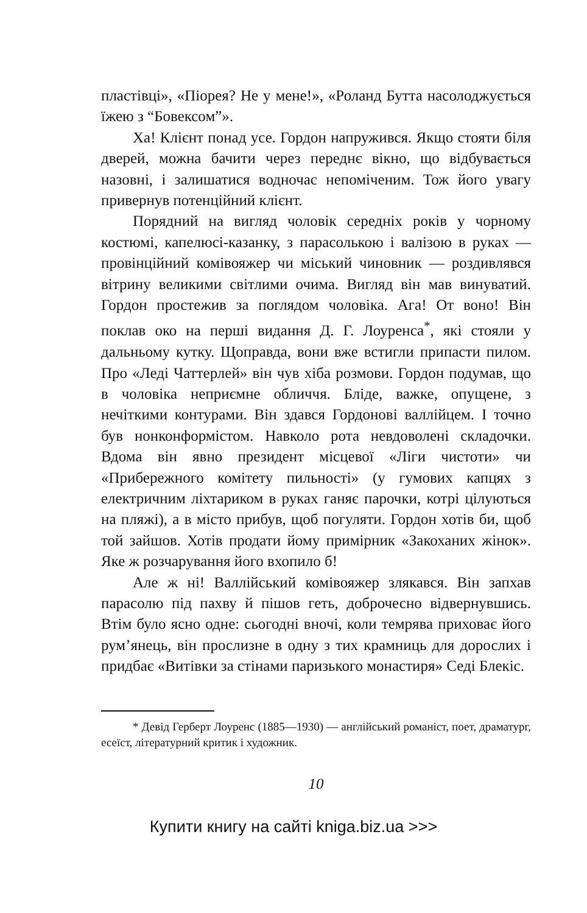пластівці», «Піорея? Не у мене!», «Роланд Бутта насолоджується їжею з “Бовексом”».
Ха! Клієнт понад усе. Гордон напружився. Якщо стояти біля дверей, можна бачити через переднє вікно, що відбувається назовні, і залишатися водночас непоміченим. Тож його увагу привернув потенційний клієнт.
Порядний на вигляд чоловік середніх років у чорному костюмі, капелюсі-казанку, з парасолькою і валізою в руках — провінційний комівояжер чи міський чиновник — роздивлявся вітрину великими світлими очима. Вигляд він мав винуватий. Гордон простежив за поглядом чоловіка. Ага! От воно! Він поклав око на перші видання Д. Г. Лоуренса<sup>*</sup>, які стояли у дальньому кутку. Щоправда, вони вже встигли припасти пилом. Про «Леді Чаттерлей» він чув хіба розмови. Гордон подумав, що в чоловіка неприємне обличчя. Бліде, важке, опущене, з нечіткими контурами. Він здався Гордонові валлійцем. І точно був нонконформістом. Навколо рота невдоволені складочки. Вдома він явно президент місцевої «Ліги чистоти» чи «Прибережного комітету пильності» (у гумових капцях з електричним ліхтариком в руках ганяє парочки, котрі цілуються на пляжі), а в місто прибув, щоб погуляти. Гордон хотів би, щоб той зайшов. Хотів продати йому примірник «Закоханих жінок». Яке ж розчарування його вхопило б!
Але ж ні! Валлійський комівояжер злякався. Він запхав парасолю під пахву й пішов геть, доброчесно відвернувшись. Втім було ясно одне: сьогодні вночі, коли темрява приховає його рум’янець, він прослизне в одну з тих крамниць для дорослих і придбає «Витівки за стінами паризького монастиря» Седі Блекіс.
* Девід Герберт Лоуренс (1885—1930) — англійський романіст, поет, драматург, есеїст, літературний критик і художник.
10
Купити книгу на сайті kniga.biz.ua >>>